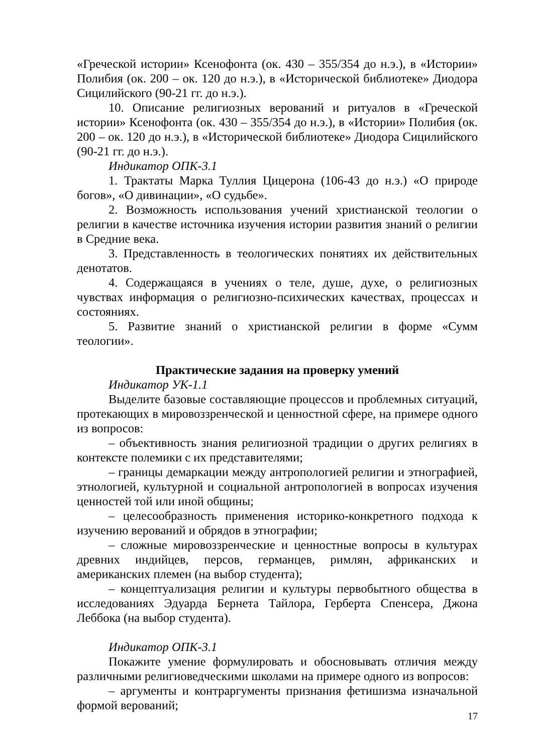«Греческой истории» Ксенофонта (ок. 430 – 355/354 до н.э.), в «Истории» Полибия (ок. 200 – ок. 120 до н.э.), в «Исторической библиотеке» Диодора Сицилийского (90-21 гг. до н.э.).
10. Описание религиозных верований и ритуалов в «Греческой истории» Ксенофонта (ок. 430 – 355/354 до н.э.), в «Истории» Полибия (ок. 200 – ок. 120 до н.э.), в «Исторической библиотеке» Диодора Сицилийского (90-21 гг. до н.э.).
Индикатор ОПК-3.1
1. Трактаты Марка Туллия Цицерона (106-43 до н.э.) «О природе богов», «О дивинации», «О судьбе».
2. Возможность использования учений христианской теологии о религии в качестве источника изучения истории развития знаний о религии в Средние века.
3. Представленность в теологических понятиях их действительных денотатов.
4. Содержащаяся в учениях о теле, душе, духе, о религиозных чувствах информация о религиозно-психических качествах, процессах и состояниях.
5. Развитие знаний о христианской религии в форме «Сумм теологии».
Практические задания на проверку умений
Индикатор УК-1.1
Выделите базовые составляющие процессов и проблемных ситуаций, протекающих в мировоззренческой и ценностной сфере, на примере одного из вопросов:
– объективность знания религиозной традиции о других религиях в контексте полемики с их представителями;
– границы демаркации между антропологией религии и этнографией, этнологией, культурной и социальной антропологией в вопросах изучения ценностей той или иной общины;
– целесообразность применения историко-конкретного подхода к изучению верований и обрядов в этнографии;
– сложные мировоззренческие и ценностные вопросы в культурах древних индийцев, персов, германцев, римлян, африканских и американских племен (на выбор студента);
– концептуализация религии и культуры первобытного общества в исследованиях Эдуарда Бернета Тайлора, Герберта Спенсера, Джона Леббока (на выбор студента).
Индикатор ОПК-3.1
Покажите умение формулировать и обосновывать отличия между различными религиоведческими школами на примере одного из вопросов:
– аргументы и контраргументы признания фетишизма изначальной формой верований;
17